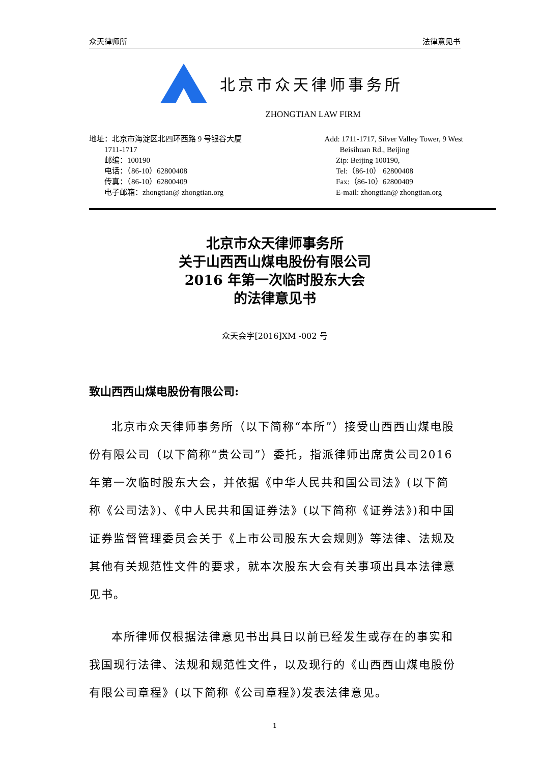众天律师所 法律意见书
北京市众天律师事务所
ZHONGTIAN LAW FIRM
地址：北京市海淀区北四环西路 9 号银谷大厦
1711-1717
邮编：100190
电话：（86-10）62800408
传真：（86-10）62800409
电子邮箱：zhongtian@ zhongtian.org
Add: 1711-1717, Silver Valley Tower, 9 West
Beisihuan Rd., Beijing
Zip: Beijing 100190,
Tel:（86-10） 62800408
Fax:（86-10）62800409
E-mail: zhongtian@ zhongtian.org
北京市众天律师事务所
关于山西西山煤电股份有限公司
2016 年第一次临时股东大会
的法律意见书
众天会字[2016]XM -002 号
致山西西山煤电股份有限公司:
北京市众天律师事务所（以下简称“本所”）接受山西西山煤电股份有限公司（以下简称“贵公司”）委托，指派律师出席贵公司2016 年第一次临时股东大会，并依据《中华人民共和国公司法》(以下简称《公司法》)、《中人民共和国证券法》(以下简称《证券法》)和中国证券监督管理委员会关于《上市公司股东大会规则》等法律、法规及其他有关规范性文件的要求，就本次股东大会有关事项出具本法律意见书。
本所律师仅根据法律意见书出具日以前已经发生或存在的事实和我国现行法律、法规和规范性文件，以及现行的《山西西山煤电股份有限公司章程》(以下简称《公司章程》)发表法律意见。
1